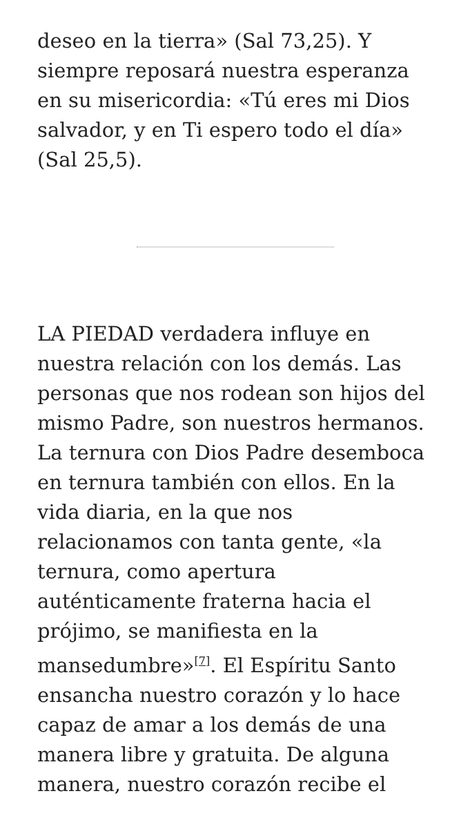deseo en la tierra» (Sal 73,25). Y siempre reposará nuestra esperanza en su misericordia: «Tú eres mi Dios salvador, y en Ti espero todo el día» (Sal 25,5).
LA PIEDAD verdadera influye en nuestra relación con los demás. Las personas que nos rodean son hijos del mismo Padre, son nuestros hermanos. La ternura con Dios Padre desemboca en ternura también con ellos. En la vida diaria, en la que nos relacionamos con tanta gente, «la ternura, como apertura auténticamente fraterna hacia el prójimo, se manifiesta en la mansedumbre»<sup>[7]</sup>. El Espíritu Santo ensancha nuestro corazón y lo hace capaz de amar a los demás de una manera libre y gratuita. De alguna manera, nuestro corazón recibe el